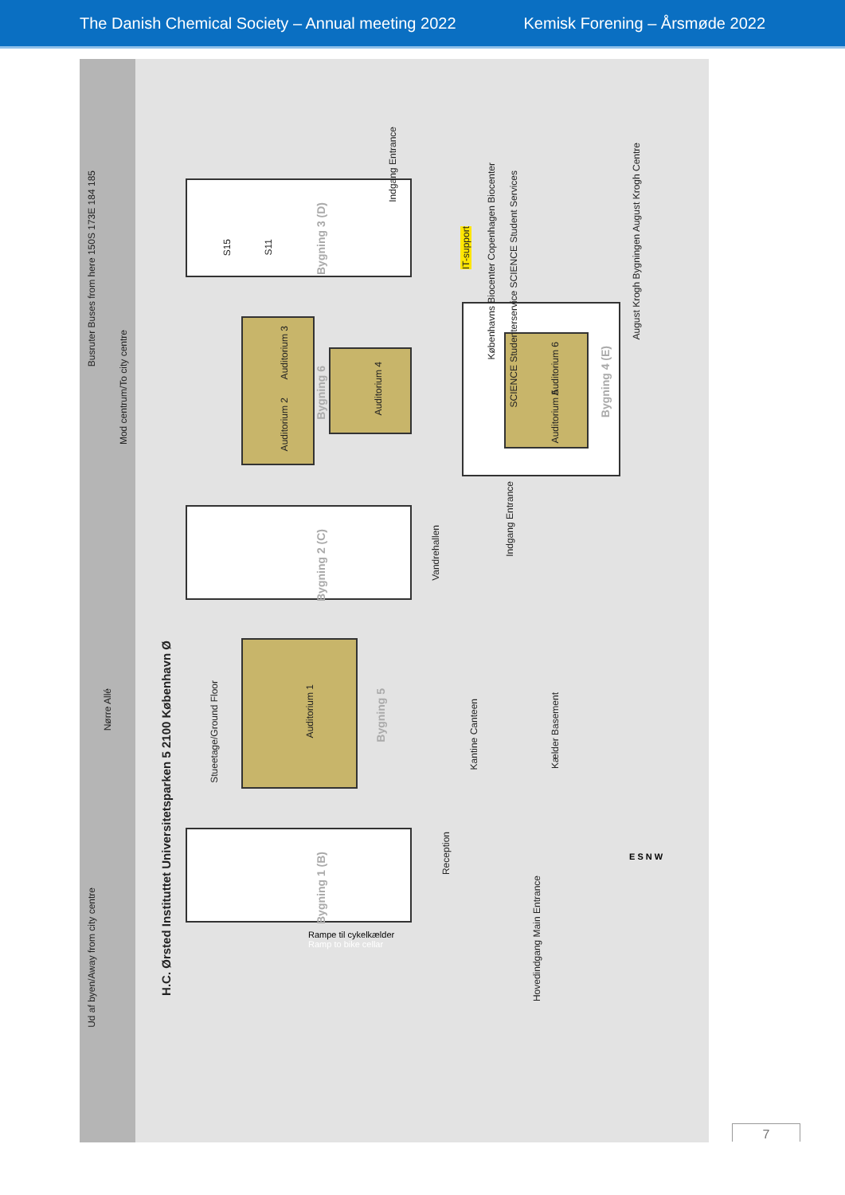The Danish Chemical Society – Annual meeting 2022 Kemisk Forening – Årsmøde 2022
Busruter Buses from here 150S 173E 184 185
Mod centrum/To city centre
Nørre Allé
Ud af byen/Away from city centre
H.C. Ørsted Instituttet Universitetsparken 5 2100 København Ø
Stueetage/Ground Floor
Bygning 3 (D)
S15
S11
Auditorium 3
Auditorium 2
Bygning 6
Auditorium 4
Bygning 2 (C)
Vandrehallen
Auditorium 1
Bygning 5
Kantine Canteen
Kælder Basement
Bygning 1 (B)
Reception
Indgang Entrance
IT-support
Københavns Biocenter Copenhagen Biocenter
SCIENCE Studenterservice SCIENCE Student Services
August Krogh Bygningen August Krogh Centre
Auditorium 6
Auditorium 5
Bygning 4 (E)
Indgang Entrance
Hovedindgang Main Entrance
Rampe til cykelkælder
Ramp to bike cellar
E S N W
7